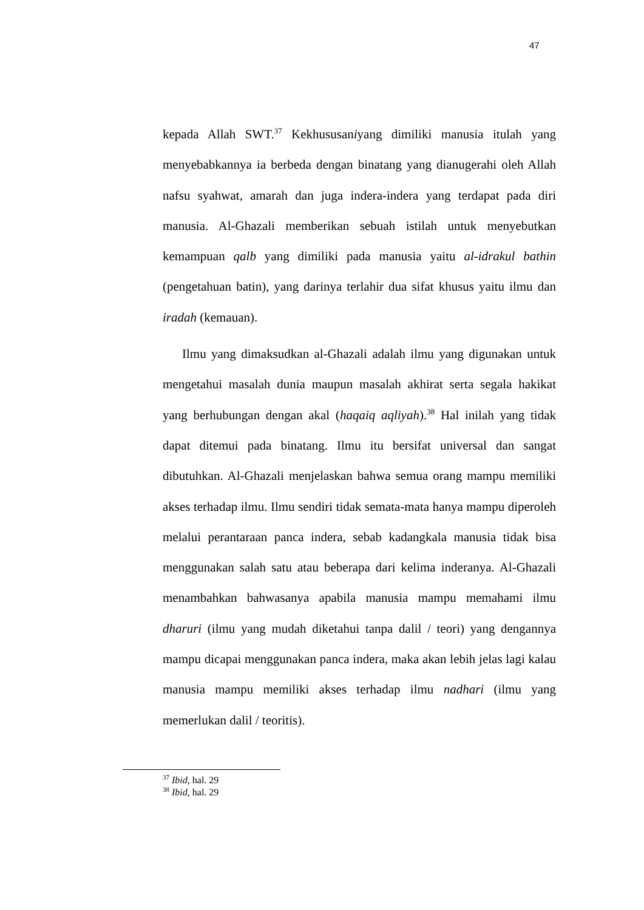47
kepada Allah SWT.<sup>37</sup> Kekhususaniyang dimiliki manusia itulah yang menyebabkannya ia berbeda dengan binatang yang dianugerahi oleh Allah nafsu syahwat, amarah dan juga indera-indera yang terdapat pada diri manusia. Al-Ghazali memberikan sebuah istilah untuk menyebutkan kemampuan qalb yang dimiliki pada manusia yaitu al-idrakul bathin (pengetahuan batin), yang darinya terlahir dua sifat khusus yaitu ilmu dan iradah (kemauan).
Ilmu yang dimaksudkan al-Ghazali adalah ilmu yang digunakan untuk mengetahui masalah dunia maupun masalah akhirat serta segala hakikat yang berhubungan dengan akal (haqaiq aqliyah).<sup>38</sup> Hal inilah yang tidak dapat ditemui pada binatang. Ilmu itu bersifat universal dan sangat dibutuhkan. Al-Ghazali menjelaskan bahwa semua orang mampu memiliki akses terhadap ilmu. Ilmu sendiri tidak semata-mata hanya mampu diperoleh melalui perantaraan panca indera, sebab kadangkala manusia tidak bisa menggunakan salah satu atau beberapa dari kelima inderanya. Al-Ghazali menambahkan bahwasanya apabila manusia mampu memahami ilmu dharuri (ilmu yang mudah diketahui tanpa dalil / teori) yang dengannya mampu dicapai menggunakan panca indera, maka akan lebih jelas lagi kalau manusia mampu memiliki akses terhadap ilmu nadhari (ilmu yang memerlukan dalil / teoritis).
<sup>37</sup> Ibid, hal. 29
<sup>38</sup> Ibid, hal. 29